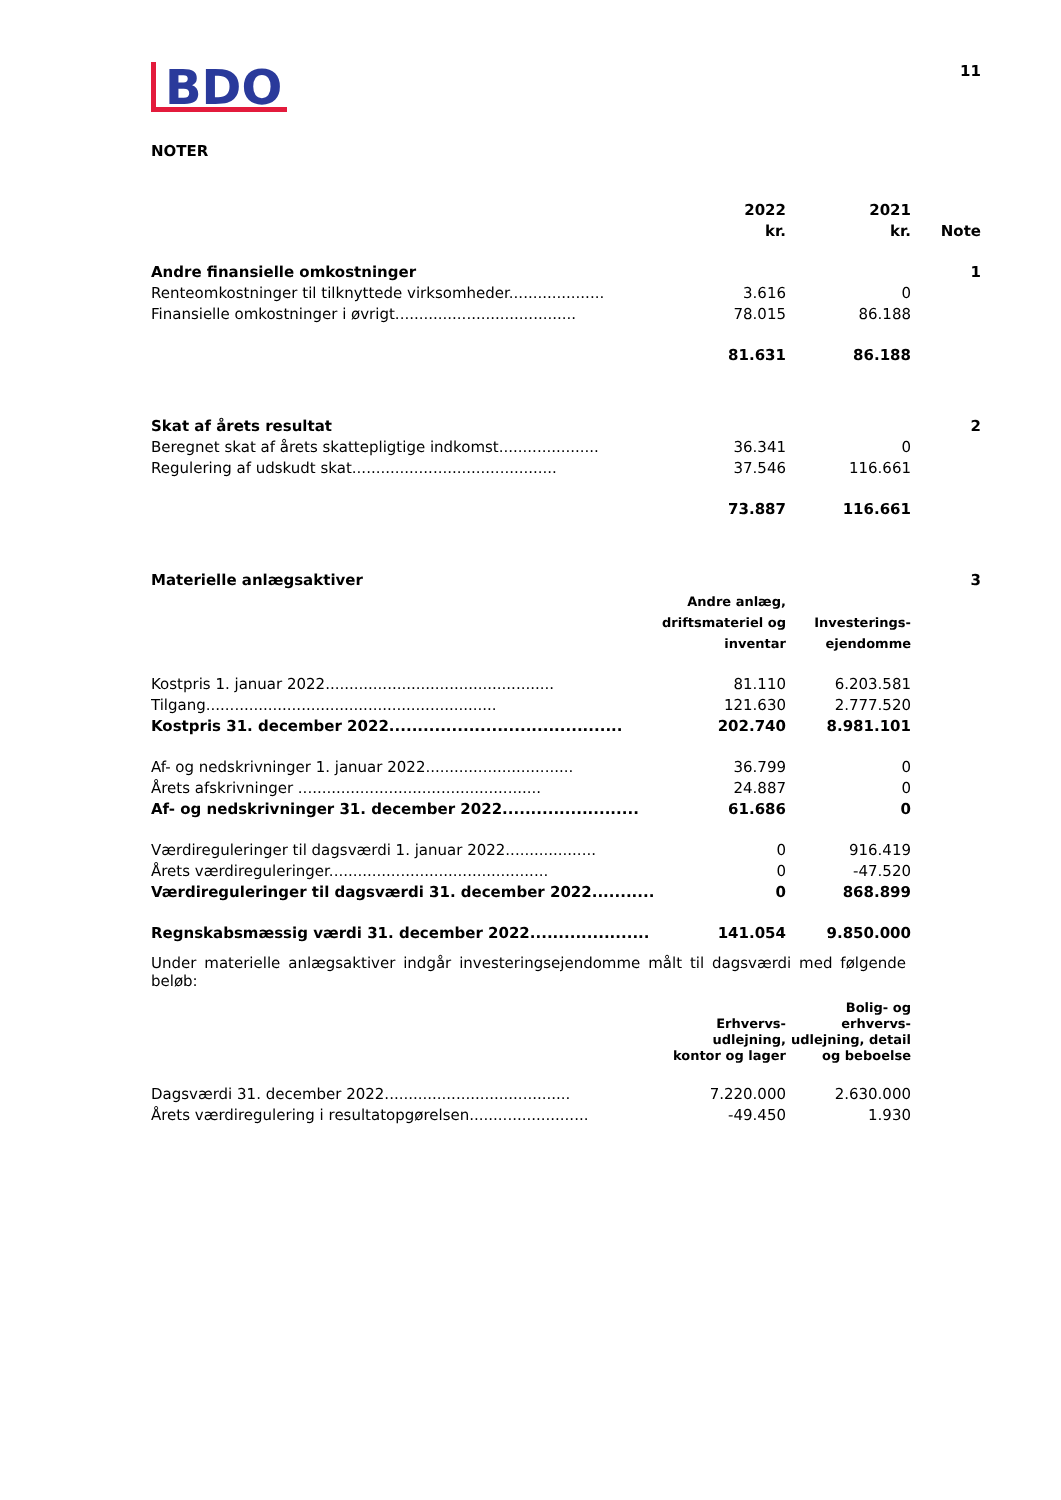BDO
11
NOTER
| | 2022 kr. | 2021 kr. | Note |
| Andre finansielle omkostninger | | | 1 |
| Renteomkostninger til tilknyttede virksomheder.................... | 3.616 | 0 | |
| Finansielle omkostninger i øvrigt...................................... | 78.015 | 86.188 | |
| | 81.631 | 86.188 | |
| Skat af årets resultat | | | 2 |
| Beregnet skat af årets skattepligtige indkomst..................... | 36.341 | 0 | |
| Regulering af udskudt skat........................................... | 37.546 | 116.661 | |
| | 73.887 | 116.661 | |
| Materielle anlægsaktiver | | | 3 |
| | Andre anlæg, driftsmateriel og inventar | Investerings-ejendomme | |
| Kostpris 1. januar 2022................................................ | 81.110 | 6.203.581 | |
| Tilgang............................................................. | 121.630 | 2.777.520 | |
| Kostpris 31. december 2022......................................... | 202.740 | 8.981.101 | |
| Af- og nedskrivninger 1. januar 2022............................... | 36.799 | 0 | |
| Årets afskrivninger ................................................... | 24.887 | 0 | |
| Af- og nedskrivninger 31. december 2022........................ | 61.686 | 0 | |
| Værdireguleringer til dagsværdi 1. januar 2022................... | 0 | 916.419 | |
| Årets værdireguleringer.............................................. | 0 | -47.520 | |
| Værdireguleringer til dagsværdi 31. december 2022........... | 0 | 868.899 | |
| Regnskabsmæssig værdi 31. december 2022..................... | 141.054 | 9.850.000 | |
Under materielle anlægsaktiver indgår investeringsejendomme målt til dagsværdi med følgende beløb:
| | Erhvervs- udlejning, kontor og lager | Bolig- og erhvervs- udlejning, detail og beboelse | |
| Dagsværdi 31. december 2022....................................... | 7.220.000 | 2.630.000 | |
| Årets værdiregulering i resultatopgørelsen......................... | -49.450 | 1.930 | |